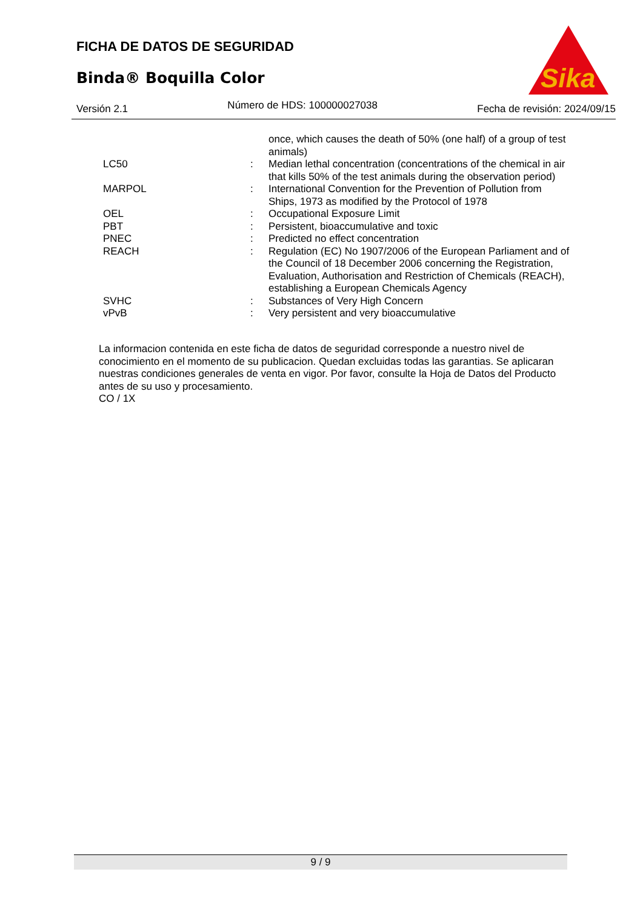FICHA DE DATOS DE SEGURIDAD
Binda® Boquilla Color
Sika
®
Versión 2.1 Número de HDS: 100000027038 Fecha de revisión: 2024/09/15
once, which causes the death of 50% (one half) of a group of test animals)
LC50 : Median lethal concentration (concentrations of the chemical in air that kills 50% of the test animals during the observation period)
MARPOL : International Convention for the Prevention of Pollution from Ships, 1973 as modified by the Protocol of 1978
OEL : Occupational Exposure Limit
PBT : Persistent, bioaccumulative and toxic
PNEC : Predicted no effect concentration
REACH : Regulation (EC) No 1907/2006 of the European Parliament and of the Council of 18 December 2006 concerning the Registration, Evaluation, Authorisation and Restriction of Chemicals (REACH), establishing a European Chemicals Agency
SVHC : Substances of Very High Concern
vPvB : Very persistent and very bioaccumulative
La informacion contenida en este ficha de datos de seguridad corresponde a nuestro nivel de conocimiento en el momento de su publicacion. Quedan excluidas todas las garantias. Se aplicaran nuestras condiciones generales de venta en vigor. Por favor, consulte la Hoja de Datos del Producto antes de su uso y procesamiento.
CO / 1X
9 / 9